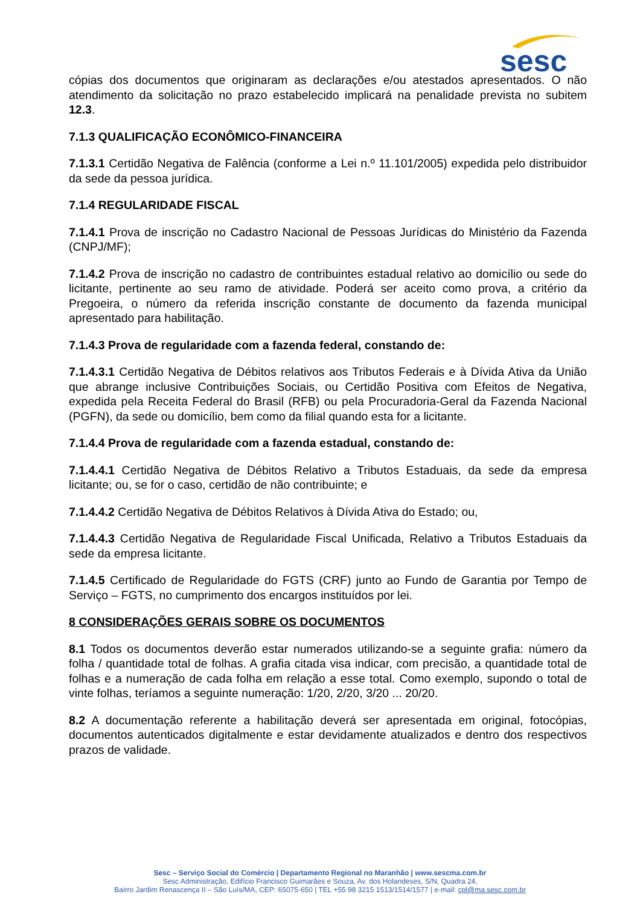sesc
cópias dos documentos que originaram as declarações e/ou atestados apresentados. O não atendimento da solicitação no prazo estabelecido implicará na penalidade prevista no subitem 12.3.
7.1.3 QUALIFICAÇÃO ECONÔMICO-FINANCEIRA
7.1.3.1 Certidão Negativa de Falência (conforme a Lei n.º 11.101/2005) expedida pelo distribuidor da sede da pessoa jurídica.
7.1.4 REGULARIDADE FISCAL
7.1.4.1 Prova de inscrição no Cadastro Nacional de Pessoas Jurídicas do Ministério da Fazenda (CNPJ/MF);
7.1.4.2 Prova de inscrição no cadastro de contribuintes estadual relativo ao domicílio ou sede do licitante, pertinente ao seu ramo de atividade. Poderá ser aceito como prova, a critério da Pregoeira, o número da referida inscrição constante de documento da fazenda municipal apresentado para habilitação.
7.1.4.3 Prova de regularidade com a fazenda federal, constando de:
7.1.4.3.1 Certidão Negativa de Débitos relativos aos Tributos Federais e à Dívida Ativa da União que abrange inclusive Contribuições Sociais, ou Certidão Positiva com Efeitos de Negativa, expedida pela Receita Federal do Brasil (RFB) ou pela Procuradoria-Geral da Fazenda Nacional (PGFN), da sede ou domicílio, bem como da filial quando esta for a licitante.
7.1.4.4 Prova de regularidade com a fazenda estadual, constando de:
7.1.4.4.1 Certidão Negativa de Débitos Relativo a Tributos Estaduais, da sede da empresa licitante; ou, se for o caso, certidão de não contribuinte; e
7.1.4.4.2 Certidão Negativa de Débitos Relativos à Dívida Ativa do Estado; ou,
7.1.4.4.3 Certidão Negativa de Regularidade Fiscal Unificada, Relativo a Tributos Estaduais da sede da empresa licitante.
7.1.4.5 Certificado de Regularidade do FGTS (CRF) junto ao Fundo de Garantia por Tempo de Serviço – FGTS, no cumprimento dos encargos instituídos por lei.
8 CONSIDERAÇÕES GERAIS SOBRE OS DOCUMENTOS
8.1 Todos os documentos deverão estar numerados utilizando-se a seguinte grafia: número da folha / quantidade total de folhas. A grafia citada visa indicar, com precisão, a quantidade total de folhas e a numeração de cada folha em relação a esse total. Como exemplo, supondo o total de vinte folhas, teríamos a seguinte numeração: 1/20, 2/20, 3/20 ... 20/20.
8.2 A documentação referente a habilitação deverá ser apresentada em original, fotocópias, documentos autenticados digitalmente e estar devidamente atualizados e dentro dos respectivos prazos de validade.
Sesc – Serviço Social do Comércio | Departamento Regional no Maranhão | www.sescma.com.br
Sesc Administração, Edifício Francisco Guimarães e Souza, Av. dos Holandeses, S/N, Quadra 24,
Bairro Jardim Renascença II – São Luís/MA, CEP: 65075-650 | TEL +55 98 3215 1513/1514/1577 | e-mail: cpl@ma.sesc.com.br